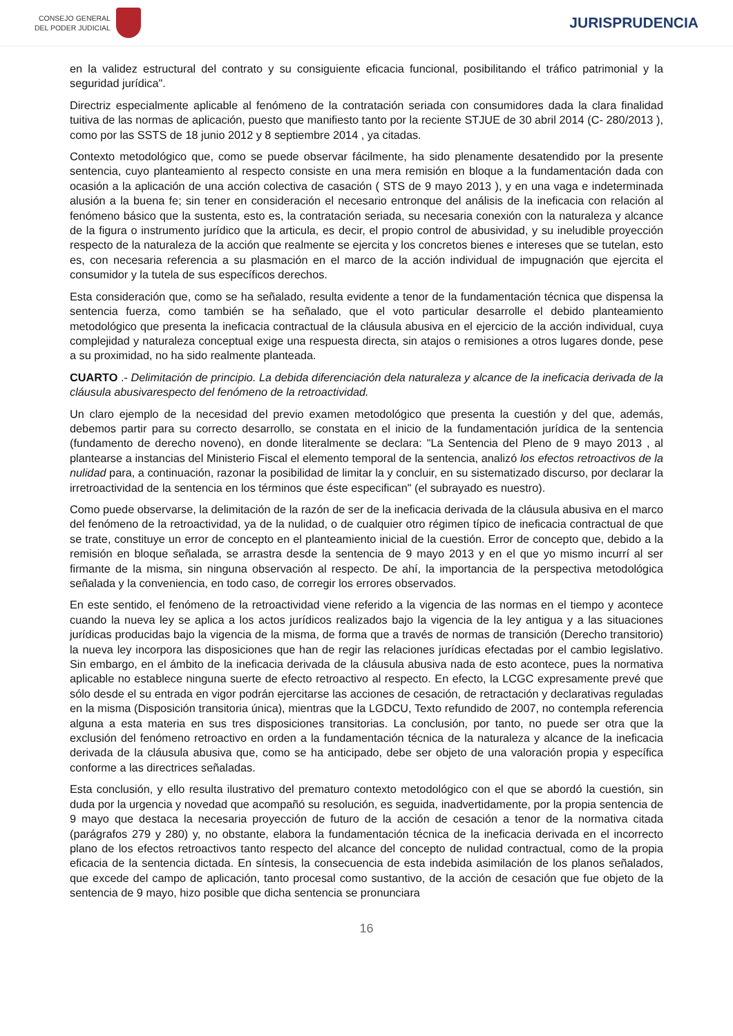CONSEJO GENERAL
DEL PODER JUDICIAL
JURISPRUDENCIA
en la validez estructural del contrato y su consiguiente eficacia funcional, posibilitando el tráfico patrimonial y la seguridad jurídica".
Directriz especialmente aplicable al fenómeno de la contratación seriada con consumidores dada la clara finalidad tuitiva de las normas de aplicación, puesto que manifiesto tanto por la reciente STJUE de 30 abril 2014 (C- 280/2013 ), como por las SSTS de 18 junio 2012 y 8 septiembre 2014 , ya citadas.
Contexto metodológico que, como se puede observar fácilmente, ha sido plenamente desatendido por la presente sentencia, cuyo planteamiento al respecto consiste en una mera remisión en bloque a la fundamentación dada con ocasión a la aplicación de una acción colectiva de casación ( STS de 9 mayo 2013 ), y en una vaga e indeterminada alusión a la buena fe; sin tener en consideración el necesario entronque del análisis de la ineficacia con relación al fenómeno básico que la sustenta, esto es, la contratación seriada, su necesaria conexión con la naturaleza y alcance de la figura o instrumento jurídico que la articula, es decir, el propio control de abusividad, y su ineludible proyección respecto de la naturaleza de la acción que realmente se ejercita y los concretos bienes e intereses que se tutelan, esto es, con necesaria referencia a su plasmación en el marco de la acción individual de impugnación que ejercita el consumidor y la tutela de sus específicos derechos.
Esta consideración que, como se ha señalado, resulta evidente a tenor de la fundamentación técnica que dispensa la sentencia fuerza, como también se ha señalado, que el voto particular desarrolle el debido planteamiento metodológico que presenta la ineficacia contractual de la cláusula abusiva en el ejercicio de la acción individual, cuya complejidad y naturaleza conceptual exige una respuesta directa, sin atajos o remisiones a otros lugares donde, pese a su proximidad, no ha sido realmente planteada.
CUARTO .- Delimitación de principio. La debida diferenciación dela naturaleza y alcance de la ineficacia derivada de la cláusula abusivarespecto del fenómeno de la retroactividad.
Un claro ejemplo de la necesidad del previo examen metodológico que presenta la cuestión y del que, además, debemos partir para su correcto desarrollo, se constata en el inicio de la fundamentación jurídica de la sentencia (fundamento de derecho noveno), en donde literalmente se declara: "La Sentencia del Pleno de 9 mayo 2013 , al plantearse a instancias del Ministerio Fiscal el elemento temporal de la sentencia, analizó los efectos retroactivos de la nulidad para, a continuación, razonar la posibilidad de limitar la y concluir, en su sistematizado discurso, por declarar la irretroactividad de la sentencia en los términos que éste especifican" (el subrayado es nuestro).
Como puede observarse, la delimitación de la razón de ser de la ineficacia derivada de la cláusula abusiva en el marco del fenómeno de la retroactividad, ya de la nulidad, o de cualquier otro régimen típico de ineficacia contractual de que se trate, constituye un error de concepto en el planteamiento inicial de la cuestión. Error de concepto que, debido a la remisión en bloque señalada, se arrastra desde la sentencia de 9 mayo 2013 y en el que yo mismo incurrí al ser firmante de la misma, sin ninguna observación al respecto. De ahí, la importancia de la perspectiva metodológica señalada y la conveniencia, en todo caso, de corregir los errores observados.
En este sentido, el fenómeno de la retroactividad viene referido a la vigencia de las normas en el tiempo y acontece cuando la nueva ley se aplica a los actos jurídicos realizados bajo la vigencia de la ley antigua y a las situaciones jurídicas producidas bajo la vigencia de la misma, de forma que a través de normas de transición (Derecho transitorio) la nueva ley incorpora las disposiciones que han de regir las relaciones jurídicas efectadas por el cambio legislativo. Sin embargo, en el ámbito de la ineficacia derivada de la cláusula abusiva nada de esto acontece, pues la normativa aplicable no establece ninguna suerte de efecto retroactivo al respecto. En efecto, la LCGC expresamente prevé que sólo desde el su entrada en vigor podrán ejercitarse las acciones de cesación, de retractación y declarativas reguladas en la misma (Disposición transitoria única), mientras que la LGDCU, Texto refundido de 2007, no contempla referencia alguna a esta materia en sus tres disposiciones transitorias. La conclusión, por tanto, no puede ser otra que la exclusión del fenómeno retroactivo en orden a la fundamentación técnica de la naturaleza y alcance de la ineficacia derivada de la cláusula abusiva que, como se ha anticipado, debe ser objeto de una valoración propia y específica conforme a las directrices señaladas.
Esta conclusión, y ello resulta ilustrativo del prematuro contexto metodológico con el que se abordó la cuestión, sin duda por la urgencia y novedad que acompañó su resolución, es seguida, inadvertidamente, por la propia sentencia de 9 mayo que destaca la necesaria proyección de futuro de la acción de cesación a tenor de la normativa citada (parágrafos 279 y 280) y, no obstante, elabora la fundamentación técnica de la ineficacia derivada en el incorrecto plano de los efectos retroactivos tanto respecto del alcance del concepto de nulidad contractual, como de la propia eficacia de la sentencia dictada. En síntesis, la consecuencia de esta indebida asimilación de los planos señalados, que excede del campo de aplicación, tanto procesal como sustantivo, de la acción de cesación que fue objeto de la sentencia de 9 mayo, hizo posible que dicha sentencia se pronunciara
16